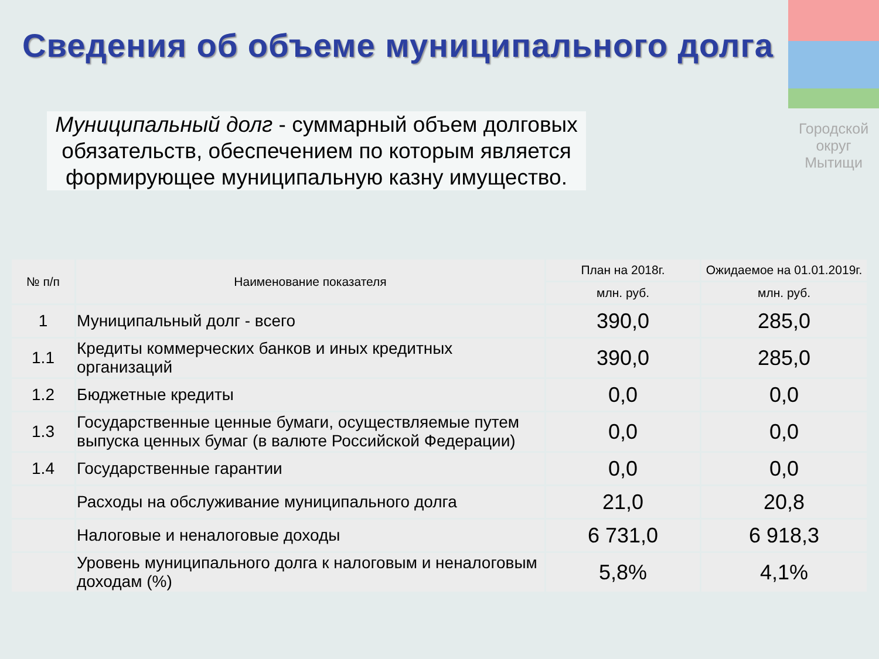Сведения об объеме муниципального долга
Муниципальный долг - суммарный объем долговых обязательств, обеспечением по которым является формирующее муниципальную казну имущество.
Городской
округ
Мытищи
| № п/п | Наименование показателя | План на 2018г. | Ожидаемое на 01.01.2019г. |
| --- | --- | --- | --- |
| | | млн. руб. | млн. руб. |
| 1 | Муниципальный долг - всего | 390,0 | 285,0 |
| 1.1 | Кредиты коммерческих банков и иных кредитных организаций | 390,0 | 285,0 |
| 1.2 | Бюджетные кредиты | 0,0 | 0,0 |
| 1.3 | Государственные ценные бумаги, осуществляемые путем выпуска ценных бумаг (в валюте Российской Федерации) | 0,0 | 0,0 |
| 1.4 | Государственные гарантии | 0,0 | 0,0 |
| | Расходы на обслуживание муниципального долга | 21,0 | 20,8 |
| | Налоговые и неналоговые доходы | 6 731,0 | 6 918,3 |
| | Уровень муниципального долга к налоговым и неналоговым доходам (%) | 5,8% | 4,1% |